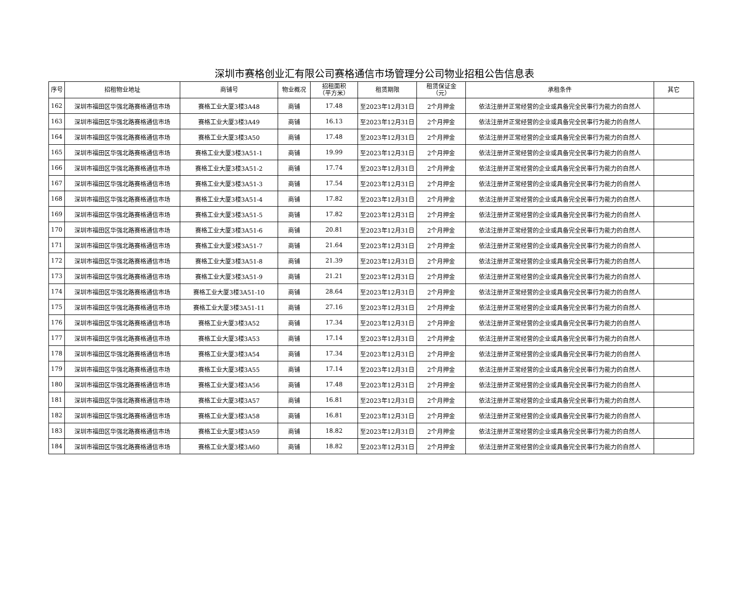深圳市赛格创业汇有限公司赛格通信市场管理分公司物业招租公告信息表
| 序号 | 招租物业地址 | 商铺号 | 物业概况 | 招租面积 （平方米） | 租赁期限 | 租赁保证金 （元） | 承租条件 | 其它 |
| --- | --- | --- | --- | --- | --- | --- | --- | --- |
| 162 | 深圳市福田区华强北路赛格通信市场 | 赛格工业大厦3楼3A48 | 商铺 | 17.48 | 至2023年12月31日 | 2个月押金 | 依法注册并正常经营的企业或具备完全民事行为能力的自然人 | |
| 163 | 深圳市福田区华强北路赛格通信市场 | 赛格工业大厦3楼3A49 | 商铺 | 16.13 | 至2023年12月31日 | 2个月押金 | 依法注册并正常经营的企业或具备完全民事行为能力的自然人 | |
| 164 | 深圳市福田区华强北路赛格通信市场 | 赛格工业大厦3楼3A50 | 商铺 | 17.48 | 至2023年12月31日 | 2个月押金 | 依法注册并正常经营的企业或具备完全民事行为能力的自然人 | |
| 165 | 深圳市福田区华强北路赛格通信市场 | 赛格工业大厦3楼3A51-1 | 商铺 | 19.99 | 至2023年12月31日 | 2个月押金 | 依法注册并正常经营的企业或具备完全民事行为能力的自然人 | |
| 166 | 深圳市福田区华强北路赛格通信市场 | 赛格工业大厦3楼3A51-2 | 商铺 | 17.74 | 至2023年12月31日 | 2个月押金 | 依法注册并正常经营的企业或具备完全民事行为能力的自然人 | |
| 167 | 深圳市福田区华强北路赛格通信市场 | 赛格工业大厦3楼3A51-3 | 商铺 | 17.54 | 至2023年12月31日 | 2个月押金 | 依法注册并正常经营的企业或具备完全民事行为能力的自然人 | |
| 168 | 深圳市福田区华强北路赛格通信市场 | 赛格工业大厦3楼3A51-4 | 商铺 | 17.82 | 至2023年12月31日 | 2个月押金 | 依法注册并正常经营的企业或具备完全民事行为能力的自然人 | |
| 169 | 深圳市福田区华强北路赛格通信市场 | 赛格工业大厦3楼3A51-5 | 商铺 | 17.82 | 至2023年12月31日 | 2个月押金 | 依法注册并正常经营的企业或具备完全民事行为能力的自然人 | |
| 170 | 深圳市福田区华强北路赛格通信市场 | 赛格工业大厦3楼3A51-6 | 商铺 | 20.81 | 至2023年12月31日 | 2个月押金 | 依法注册并正常经营的企业或具备完全民事行为能力的自然人 | |
| 171 | 深圳市福田区华强北路赛格通信市场 | 赛格工业大厦3楼3A51-7 | 商铺 | 21.64 | 至2023年12月31日 | 2个月押金 | 依法注册并正常经营的企业或具备完全民事行为能力的自然人 | |
| 172 | 深圳市福田区华强北路赛格通信市场 | 赛格工业大厦3楼3A51-8 | 商铺 | 21.39 | 至2023年12月31日 | 2个月押金 | 依法注册并正常经营的企业或具备完全民事行为能力的自然人 | |
| 173 | 深圳市福田区华强北路赛格通信市场 | 赛格工业大厦3楼3A51-9 | 商铺 | 21.21 | 至2023年12月31日 | 2个月押金 | 依法注册并正常经营的企业或具备完全民事行为能力的自然人 | |
| 174 | 深圳市福田区华强北路赛格通信市场 | 赛格工业大厦3楼3A51-10 | 商铺 | 28.64 | 至2023年12月31日 | 2个月押金 | 依法注册并正常经营的企业或具备完全民事行为能力的自然人 | |
| 175 | 深圳市福田区华强北路赛格通信市场 | 赛格工业大厦3楼3A51-11 | 商铺 | 27.16 | 至2023年12月31日 | 2个月押金 | 依法注册并正常经营的企业或具备完全民事行为能力的自然人 | |
| 176 | 深圳市福田区华强北路赛格通信市场 | 赛格工业大厦3楼3A52 | 商铺 | 17.34 | 至2023年12月31日 | 2个月押金 | 依法注册并正常经营的企业或具备完全民事行为能力的自然人 | |
| 177 | 深圳市福田区华强北路赛格通信市场 | 赛格工业大厦3楼3A53 | 商铺 | 17.14 | 至2023年12月31日 | 2个月押金 | 依法注册并正常经营的企业或具备完全民事行为能力的自然人 | |
| 178 | 深圳市福田区华强北路赛格通信市场 | 赛格工业大厦3楼3A54 | 商铺 | 17.34 | 至2023年12月31日 | 2个月押金 | 依法注册并正常经营的企业或具备完全民事行为能力的自然人 | |
| 179 | 深圳市福田区华强北路赛格通信市场 | 赛格工业大厦3楼3A55 | 商铺 | 17.14 | 至2023年12月31日 | 2个月押金 | 依法注册并正常经营的企业或具备完全民事行为能力的自然人 | |
| 180 | 深圳市福田区华强北路赛格通信市场 | 赛格工业大厦3楼3A56 | 商铺 | 17.48 | 至2023年12月31日 | 2个月押金 | 依法注册并正常经营的企业或具备完全民事行为能力的自然人 | |
| 181 | 深圳市福田区华强北路赛格通信市场 | 赛格工业大厦3楼3A57 | 商铺 | 16.81 | 至2023年12月31日 | 2个月押金 | 依法注册并正常经营的企业或具备完全民事行为能力的自然人 | |
| 182 | 深圳市福田区华强北路赛格通信市场 | 赛格工业大厦3楼3A58 | 商铺 | 16.81 | 至2023年12月31日 | 2个月押金 | 依法注册并正常经营的企业或具备完全民事行为能力的自然人 | |
| 183 | 深圳市福田区华强北路赛格通信市场 | 赛格工业大厦3楼3A59 | 商铺 | 18.82 | 至2023年12月31日 | 2个月押金 | 依法注册并正常经营的企业或具备完全民事行为能力的自然人 | |
| 184 | 深圳市福田区华强北路赛格通信市场 | 赛格工业大厦3楼3A60 | 商铺 | 18.82 | 至2023年12月31日 | 2个月押金 | 依法注册并正常经营的企业或具备完全民事行为能力的自然人 | |